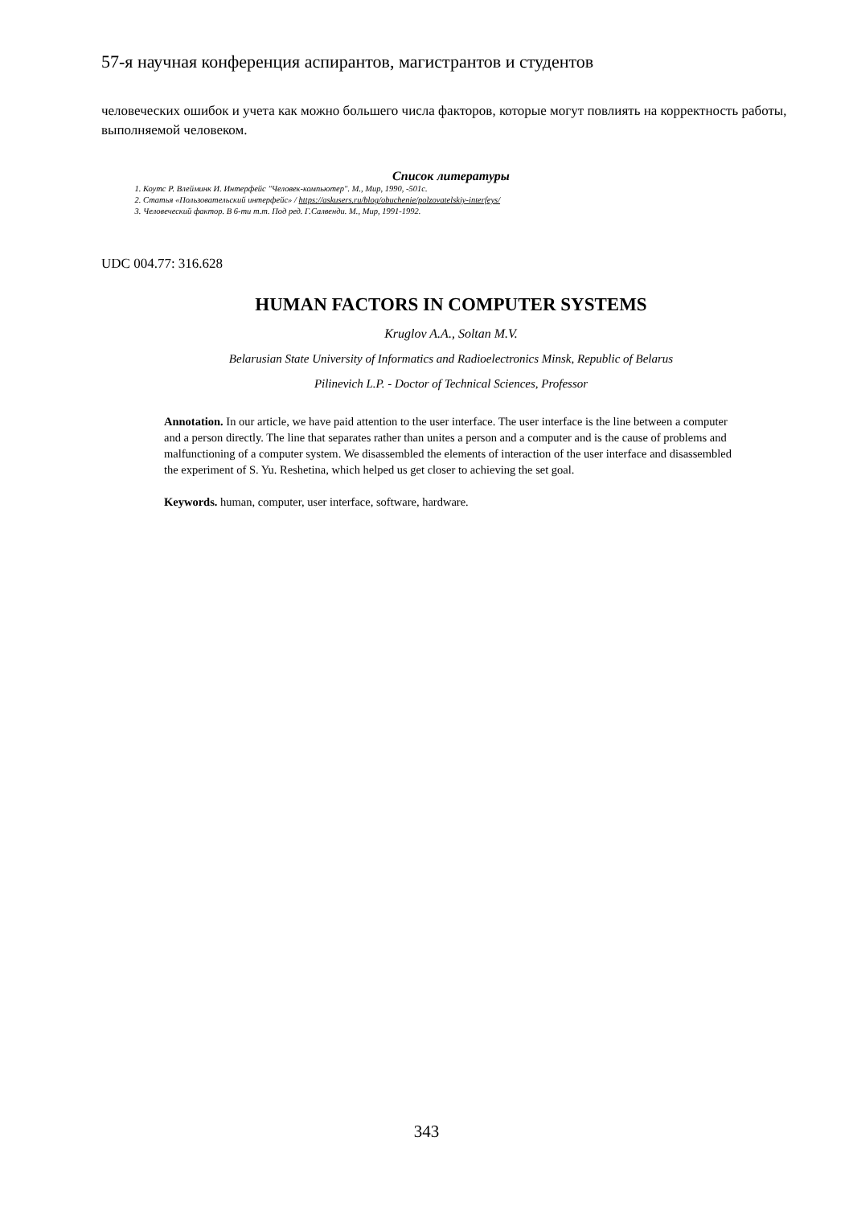57-я научная конференция аспирантов, магистрантов и студентов
человеческих ошибок и учета как можно большего числа факторов, которые могут повлиять на корректность работы, выполняемой человеком.
Список литературы
1. Коутс Р. Влейминк И. Интерфейс "Человек-компьютер". М., Мир, 1990, -501с.
2. Статья «Пользовательский интерфейс» / https://askusers.ru/blog/obuchenie/polzovatelskiy-interfeys/
3. Человеческий фактор. В 6-ти т.т. Под ред. Г.Салвенди. М., Мир, 1991-1992.
UDC 004.77: 316.628
HUMAN FACTORS IN COMPUTER SYSTEMS
Kruglov A.A., Soltan M.V.
Belarusian State University of Informatics and Radioelectronics Minsk, Republic of Belarus
Pilinevich L.P. - Doctor of Technical Sciences, Professor
Annotation. In our article, we have paid attention to the user interface. The user interface is the line between a computer and a person directly. The line that separates rather than unites a person and a computer and is the cause of problems and malfunctioning of a computer system. We disassembled the elements of interaction of the user interface and disassembled the experiment of S. Yu. Reshetina, which helped us get closer to achieving the set goal.
Keywords. human, computer, user interface, software, hardware.
343